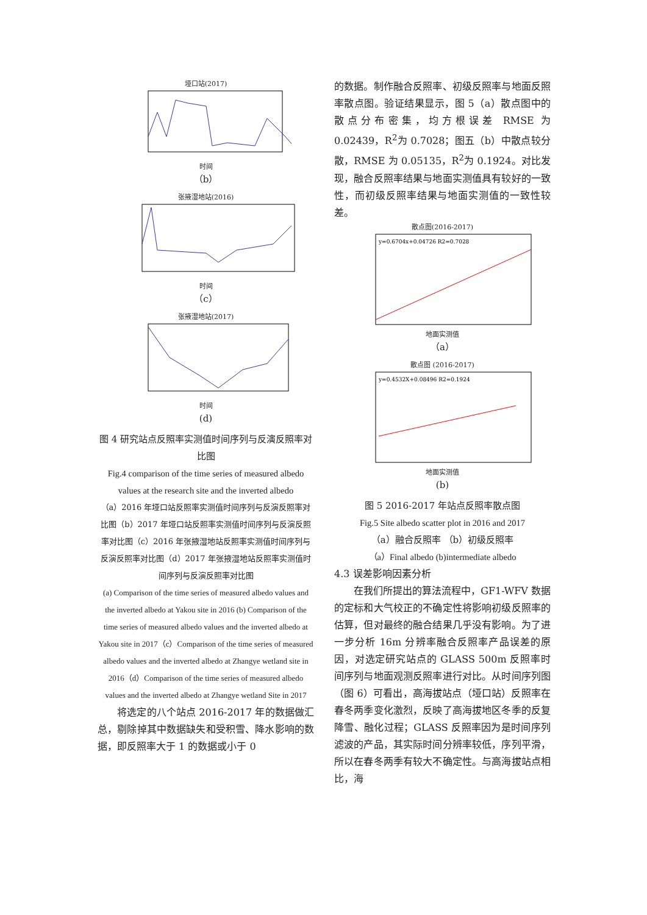垭口站(2017)
时间
（b）
张掖湿地站(2016)
时间
（c）
张掖湿地站(2017)
时间
(d)
图 4 研究站点反照率实测值时间序列与反演反照率对比图
Fig.4 comparison of the time series of measured albedo values at the research site and the inverted albedo
（a）2016 年垭口站反照率实测值时间序列与反演反照率对比图（b）2017 年垭口站反照率实测值时间序列与反演反照率对比图（c）2016 年张掖湿地站反照率实测值时间序列与反演反照率对比图（d）2017 年张掖湿地站反照率实测值时间序列与反演反照率对比图
(a) Comparison of the time series of measured albedo values and the inverted albedo at Yakou site in 2016 (b) Comparison of the time series of measured albedo values and the inverted albedo at Yakou site in 2017（c）Comparison of the time series of measured albedo values and the inverted albedo at Zhangye wetland site in 2016（d）Comparison of the time series of measured albedo values and the inverted albedo at Zhangye wetland Site in 2017
　　将选定的八个站点 2016-2017 年的数据做汇总，剔除掉其中数据缺失和受积雪、降水影响的数据，即反照率大于 1 的数据或小于 0
的数据。制作融合反照率、初级反照率与地面反照率散点图。验证结果显示，图 5（a）散点图中的散点分布密集，均方根误差 RMSE 为 0.02439，R<sup>2</sup>为 0.7028；图五（b）中散点较分散，RMSE 为 0.05135，R<sup>2</sup>为 0.1924。对比发现，融合反照率结果与地面实测值具有较好的一致性，而初级反照率结果与地面实测值的一致性较差。
散点图(2016-2017)
y=0.6704x+0.04726 R2=0.7028
地面实测值
（a）
散点图 (2016-2017)
y=0.4532X+0.08496 R2=0.1924
地面实测值
(b)
图 5 2016-2017 年站点反照率散点图
Fig.5 Site albedo scatter plot in 2016 and 2017
（a）融合反照率 （b）初级反照率
（a）Final albedo (b)intermediate albedo
4.3 误差影响因素分析
　　在我们所提出的算法流程中，GF1-WFV 数据的定标和大气校正的不确定性将影响初级反照率的估算，但对最终的融合结果几乎没有影响。为了进一步分析 16m 分辨率融合反照率产品误差的原因，对选定研究站点的 GLASS 500m 反照率时间序列与地面观测反照率进行对比。从时间序列图（图 6）可看出，高海拔站点（垭口站）反照率在春冬两季变化激烈，反映了高海拔地区冬季的反复降雪、融化过程；GLASS 反照率因为是时间序列滤波的产品，其实际时间分辨率较低，序列平滑，所以在春冬两季有较大不确定性。与高海拔站点相比，海